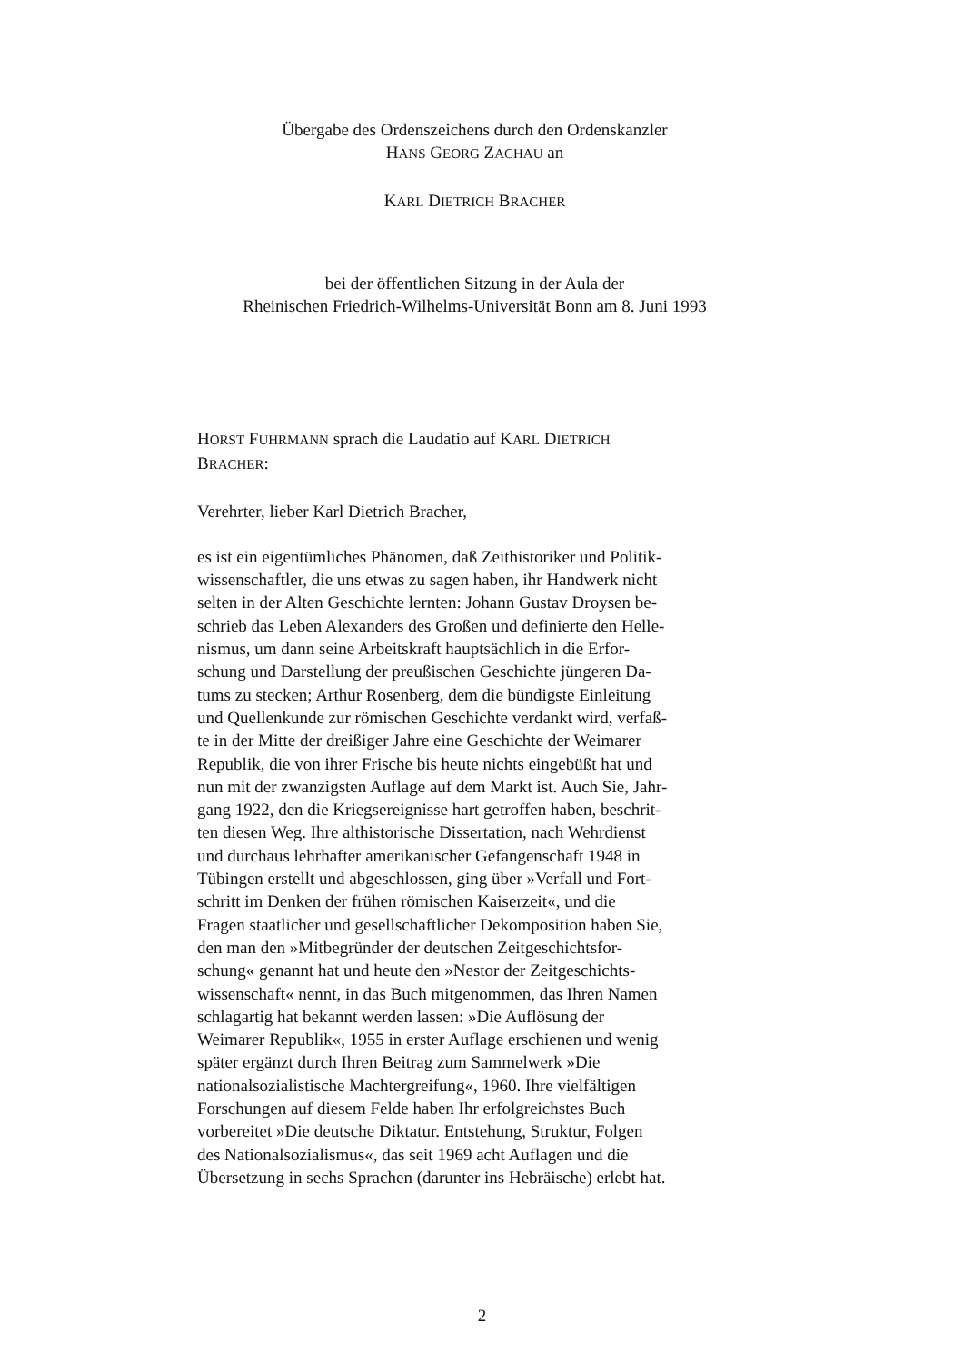Übergabe des Ordenszeichens durch den Ordenskanzler
HANS GEORG ZACHAU an
KARL DIETRICH BRACHER
bei der öffentlichen Sitzung in der Aula der
Rheinischen Friedrich-Wilhelms-Universität Bonn am 8. Juni 1993
HORST FUHRMANN sprach die Laudatio auf KARL DIETRICH
BRACHER:
Verehrter, lieber Karl Dietrich Bracher,
es ist ein eigentümliches Phänomen, daß Zeithistoriker und Politik-
wissenschaftler, die uns etwas zu sagen haben, ihr Handwerk nicht
selten in der Alten Geschichte lernten: Johann Gustav Droysen be-
schrieb das Leben Alexanders des Großen und definierte den Helle-
nismus, um dann seine Arbeitskraft hauptsächlich in die Erfor-
schung und Darstellung der preußischen Geschichte jüngeren Da-
tums zu stecken; Arthur Rosenberg, dem die bündigste Einleitung
und Quellenkunde zur römischen Geschichte verdankt wird, verfaß-
te in der Mitte der dreißiger Jahre eine Geschichte der Weimarer
Republik, die von ihrer Frische bis heute nichts eingebüßt hat und
nun mit der zwanzigsten Auflage auf dem Markt ist. Auch Sie, Jahr-
gang 1922, den die Kriegsereignisse hart getroffen haben, beschrit-
ten diesen Weg. Ihre althistorische Dissertation, nach Wehrdienst
und durchaus lehrhafter amerikanischer Gefangenschaft 1948 in
Tübingen erstellt und abgeschlossen, ging über »Verfall und Fort-
schritt im Denken der frühen römischen Kaiserzeit«, und die
Fragen staatlicher und gesellschaftlicher Dekomposition haben Sie,
den man den »Mitbegründer der deutschen Zeitgeschichtsfor-
schung« genannt hat und heute den »Nestor der Zeitgeschichts-
wissenschaft« nennt, in das Buch mitgenommen, das Ihren Namen
schlagartig hat bekannt werden lassen: »Die Auflösung der
Weimarer Republik«, 1955 in erster Auflage erschienen und wenig
später ergänzt durch Ihren Beitrag zum Sammelwerk »Die
nationalsozialistische Machtergreifung«, 1960. Ihre vielfältigen
Forschungen auf diesem Felde haben Ihr erfolgreichstes Buch
vorbereitet »Die deutsche Diktatur. Entstehung, Struktur, Folgen
des Nationalsozialismus«, das seit 1969 acht Auflagen und die
Übersetzung in sechs Sprachen (darunter ins Hebräische) erlebt hat.
2